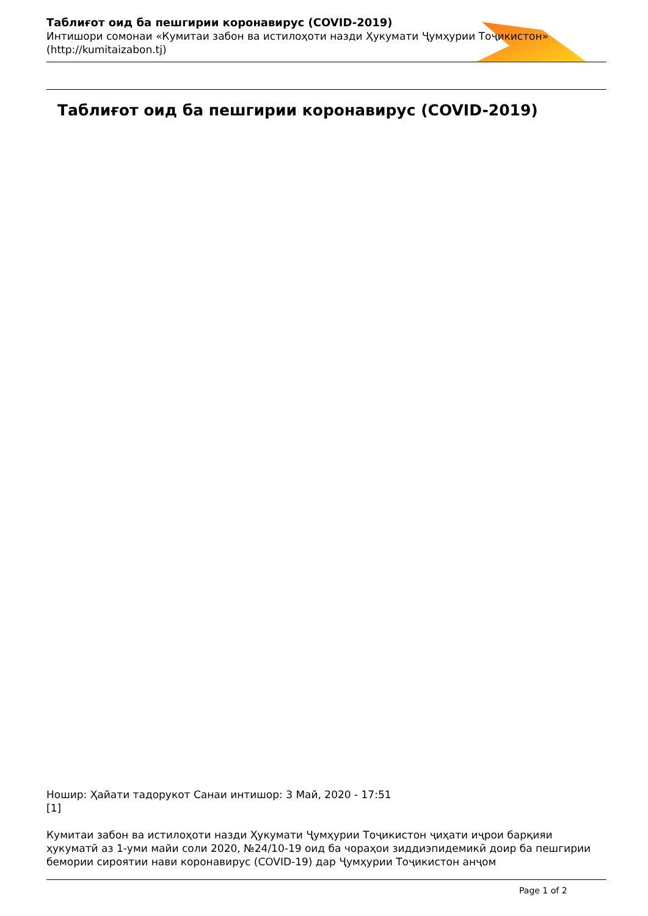Таблиғот оид ба пешгирии коронавирус (COVID-2019)
Интишори сомонаи «Кумитаи забон ва истилоҳоти назди Ҳукумати Ҷумҳурии Тоҷикистон»
(http://kumitaizabon.tj)
Таблиғот оид ба пешгирии коронавирус (COVID-2019)
Ношир: Ҳайати тадорукот Санаи интишор: 3 Май, 2020 - 17:51
[1]
Кумитаи забон ва истилоҳоти назди Ҳукумати Ҷумҳурии Тоҷикистон ҷиҳати иҷрои барқияи ҳукуматӣ аз 1-уми майи соли 2020, №24/10-19 оид ба чораҳои зиддиэпидемикӣ доир ба пешгирии бемории сироятии нави коронавирус (COVID-19) дар Ҷумҳурии Тоҷикистон анҷом
Page 1 of 2